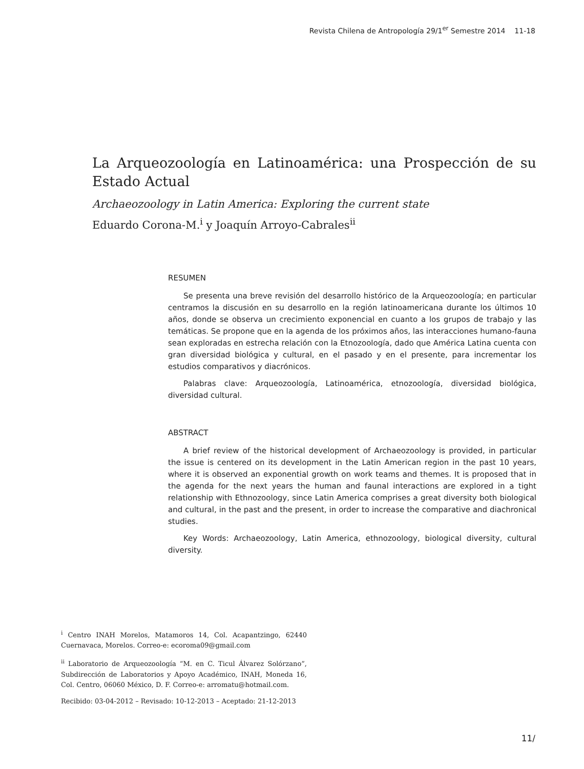Revista Chilena de Antropología 29/1<sup>er</sup> Semestre 2014 11-18
La Arqueozoología en Latinoamérica: una Prospección de su Estado Actual
Archaeozoology in Latin America: Exploring the current state
Eduardo Corona-M.<sup>i</sup> y Joaquín Arroyo-Cabrales<sup>ii</sup>
RESUMEN
Se presenta una breve revisión del desarrollo histórico de la Arqueozoología; en particular centramos la discusión en su desarrollo en la región latinoamericana durante los últimos 10 años, donde se observa un crecimiento exponencial en cuanto a los grupos de trabajo y las temáticas. Se propone que en la agenda de los próximos años, las interacciones humano-fauna sean exploradas en estrecha relación con la Etnozoología, dado que América Latina cuenta con gran diversidad biológica y cultural, en el pasado y en el presente, para incrementar los estudios comparativos y diacrónicos.
Palabras clave: Arqueozoología, Latinoamérica, etnozoología, diversidad biológica, diversidad cultural.
ABSTRACT
A brief review of the historical development of Archaeozoology is provided, in particular the issue is centered on its development in the Latin American region in the past 10 years, where it is observed an exponential growth on work teams and themes. It is proposed that in the agenda for the next years the human and faunal interactions are explored in a tight relationship with Ethnozoology, since Latin America comprises a great diversity both biological and cultural, in the past and the present, in order to increase the comparative and diachronical studies.
Key Words: Archaeozoology, Latin America, ethnozoology, biological diversity, cultural diversity.
<sup>i</sup> Centro INAH Morelos, Matamoros 14, Col. Acapantzingo, 62440 Cuernavaca, Morelos. Correo-e: ecoroma09@gmail.com
<sup>ii</sup> Laboratorio de Arqueozoología “M. en C. Ticul Álvarez Solórzano”, Subdirección de Laboratorios y Apoyo Académico, INAH, Moneda 16, Col. Centro, 06060 México, D. F. Correo-e: arromatu@hotmail.com.
Recibido: 03-04-2012 – Revisado: 10-12-2013 – Aceptado: 21-12-2013
11/